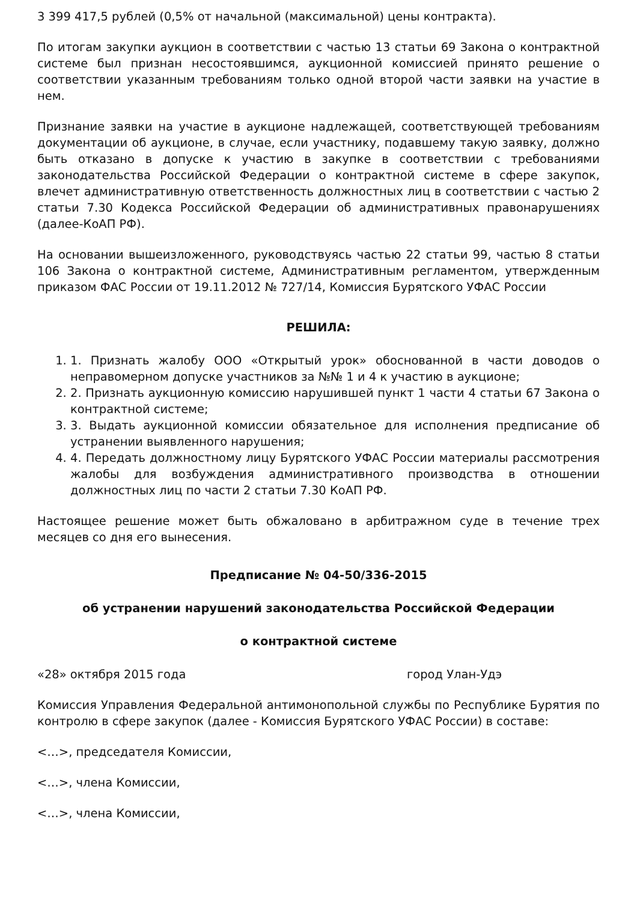3 399 417,5 рублей (0,5% от начальной (максимальной) цены контракта).
По итогам закупки аукцион в соответствии с частью 13 статьи 69 Закона о контрактной системе был признан несостоявшимся, аукционной комиссией принято решение о соответствии указанным требованиям только одной второй части заявки на участие в нем.
Признание заявки на участие в аукционе надлежащей, соответствующей требованиям документации об аукционе, в случае, если участнику, подавшему такую заявку, должно быть отказано в допуске к участию в закупке в соответствии с требованиями законодательства Российской Федерации о контрактной системе в сфере закупок, влечет административную ответственность должностных лиц в соответствии с частью 2 статьи 7.30 Кодекса Российской Федерации об административных правонарушениях (далее-КоАП РФ).
На основании вышеизложенного, руководствуясь частью 22 статьи 99, частью 8 статьи 106 Закона о контрактной системе, Административным регламентом, утвержденным приказом ФАС России от 19.11.2012 № 727/14, Комиссия Бурятского УФАС России
РЕШИЛА:
1. 1. Признать жалобу ООО «Открытый урок» обоснованной в части доводов о неправомерном допуске участников за №№ 1 и 4 к участию в аукционе;
2. 2. Признать аукционную комиссию нарушившей пункт 1 части 4 статьи 67 Закона о контрактной системе;
3. 3. Выдать аукционной комиссии обязательное для исполнения предписание об устранении выявленного нарушения;
4. 4. Передать должностному лицу Бурятского УФАС России материалы рассмотрения жалобы для возбуждения административного производства в отношении должностных лиц по части 2 статьи 7.30 КоАП РФ.
Настоящее решение может быть обжаловано в арбитражном суде в течение трех месяцев со дня его вынесения.
Предписание № 04-50/336-2015
об устранении нарушений законодательства Российской Федерации
о контрактной системе
«28» октября 2015 года город Улан-Удэ
Комиссия Управления Федеральной антимонопольной службы по Республике Бурятия по контролю в сфере закупок (далее - Комиссия Бурятского УФАС России) в составе:
<…>, председателя Комиссии,
<…>, члена Комиссии,
<…>, члена Комиссии,